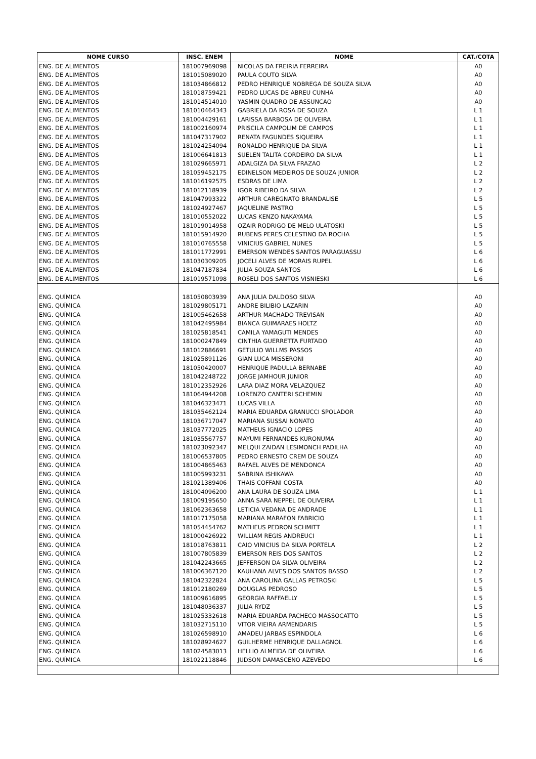| NOME CURSO | INSC. ENEM | NOME | CAT./COTA |
| --- | --- | --- | --- |
| ENG. DE ALIMENTOS | 181007969098 | NICOLAS DA FREIRIA FERREIRA | A0 |
| ENG. DE ALIMENTOS | 181015089020 | PAULA COUTO SILVA | A0 |
| ENG. DE ALIMENTOS | 181034866812 | PEDRO HENRIQUE NOBREGA DE SOUZA SILVA | A0 |
| ENG. DE ALIMENTOS | 181018759421 | PEDRO LUCAS DE ABREU CUNHA | A0 |
| ENG. DE ALIMENTOS | 181014514010 | YASMIN QUADRO DE ASSUNCAO | A0 |
| ENG. DE ALIMENTOS | 181010464343 | GABRIELA DA ROSA DE SOUZA | L 1 |
| ENG. DE ALIMENTOS | 181004429161 | LARISSA BARBOSA DE OLIVEIRA | L 1 |
| ENG. DE ALIMENTOS | 181002160974 | PRISCILA CAMPOLIM DE CAMPOS | L 1 |
| ENG. DE ALIMENTOS | 181047317902 | RENATA FAGUNDES SIQUEIRA | L 1 |
| ENG. DE ALIMENTOS | 181024254094 | RONALDO HENRIQUE DA SILVA | L 1 |
| ENG. DE ALIMENTOS | 181006641813 | SUELEN TALITA CORDEIRO DA SILVA | L 1 |
| ENG. DE ALIMENTOS | 181029665971 | ADALGIZA DA SILVA FRAZAO | L 2 |
| ENG. DE ALIMENTOS | 181059452175 | EDINELSON MEDEIROS DE SOUZA JUNIOR | L 2 |
| ENG. DE ALIMENTOS | 181016192575 | ESDRAS DE LIMA | L 2 |
| ENG. DE ALIMENTOS | 181012118939 | IGOR RIBEIRO DA SILVA | L 2 |
| ENG. DE ALIMENTOS | 181047993322 | ARTHUR CAREGNATO BRANDALISE | L 5 |
| ENG. DE ALIMENTOS | 181024927467 | JAQUELINE PASTRO | L 5 |
| ENG. DE ALIMENTOS | 181010552022 | LUCAS KENZO NAKAYAMA | L 5 |
| ENG. DE ALIMENTOS | 181019014958 | OZAIR RODRIGO DE MELO ULATOSKI | L 5 |
| ENG. DE ALIMENTOS | 181015914920 | RUBENS PERES CELESTINO DA ROCHA | L 5 |
| ENG. DE ALIMENTOS | 181010765558 | VINICIUS GABRIEL NUNES | L 5 |
| ENG. DE ALIMENTOS | 181011772991 | EMERSON WENDES SANTOS PARAGUASSU | L 6 |
| ENG. DE ALIMENTOS | 181030309205 | JOCELI ALVES DE MORAIS RUPEL | L 6 |
| ENG. DE ALIMENTOS | 181047187834 | JULIA SOUZA SANTOS | L 6 |
| ENG. DE ALIMENTOS | 181019571098 | ROSELI DOS SANTOS VISNIESKI | L 6 |
| ENG. QUÍMICA | 181050803939 | ANA JULIA DALDOSO SILVA | A0 |
| ENG. QUÍMICA | 181029805171 | ANDRE BILIBIO LAZARIN | A0 |
| ENG. QUÍMICA | 181005462658 | ARTHUR MACHADO TREVISAN | A0 |
| ENG. QUÍMICA | 181042495984 | BIANCA GUIMARAES HOLTZ | A0 |
| ENG. QUÍMICA | 181025818541 | CAMILA YAMAGUTI MENDES | A0 |
| ENG. QUÍMICA | 181000247849 | CINTHIA GUERRETTA FURTADO | A0 |
| ENG. QUÍMICA | 181012886691 | GETULIO WILLMS PASSOS | A0 |
| ENG. QUÍMICA | 181025891126 | GIAN LUCA MISSERONI | A0 |
| ENG. QUÍMICA | 181050420007 | HENRIQUE PADULLA BERNABE | A0 |
| ENG. QUÍMICA | 181042248722 | JORGE JAMHOUR JUNIOR | A0 |
| ENG. QUÍMICA | 181012352926 | LARA DIAZ MORA VELAZQUEZ | A0 |
| ENG. QUÍMICA | 181064944208 | LORENZO CANTERI SCHEMIN | A0 |
| ENG. QUÍMICA | 181046323471 | LUCAS VILLA | A0 |
| ENG. QUÍMICA | 181035462124 | MARIA EDUARDA GRANUCCI SPOLADOR | A0 |
| ENG. QUÍMICA | 181036717047 | MARIANA SUSSAI NONATO | A0 |
| ENG. QUÍMICA | 181037772025 | MATHEUS IGNACIO LOPES | A0 |
| ENG. QUÍMICA | 181035567757 | MAYUMI FERNANDES KURONUMA | A0 |
| ENG. QUÍMICA | 181023092347 | MELQUI ZAIDAN LESIMONCH PADILHA | A0 |
| ENG. QUÍMICA | 181006537805 | PEDRO ERNESTO CREM DE SOUZA | A0 |
| ENG. QUÍMICA | 181004865463 | RAFAEL ALVES DE MENDONCA | A0 |
| ENG. QUÍMICA | 181005993231 | SABRINA ISHIKAWA | A0 |
| ENG. QUÍMICA | 181021389406 | THAIS COFFANI COSTA | A0 |
| ENG. QUÍMICA | 181004096200 | ANA LAURA DE SOUZA LIMA | L 1 |
| ENG. QUÍMICA | 181009195650 | ANNA SARA NEPPEL DE OLIVEIRA | L 1 |
| ENG. QUÍMICA | 181062363658 | LETICIA VEDANA DE ANDRADE | L 1 |
| ENG. QUÍMICA | 181017175058 | MARIANA MARAFON FABRICIO | L 1 |
| ENG. QUÍMICA | 181054454762 | MATHEUS PEDRON SCHMITT | L 1 |
| ENG. QUÍMICA | 181000426922 | WILLIAM REGIS ANDREUCI | L 1 |
| ENG. QUÍMICA | 181018763811 | CAIO VINICIUS DA SILVA PORTELA | L 2 |
| ENG. QUÍMICA | 181007805839 | EMERSON REIS DOS SANTOS | L 2 |
| ENG. QUÍMICA | 181042243665 | JEFFERSON DA SILVA OLIVEIRA | L 2 |
| ENG. QUÍMICA | 181006367120 | KAUHANA ALVES DOS SANTOS BASSO | L 2 |
| ENG. QUÍMICA | 181042322824 | ANA CAROLINA GALLAS PETROSKI | L 5 |
| ENG. QUÍMICA | 181012180269 | DOUGLAS PEDROSO | L 5 |
| ENG. QUÍMICA | 181009616895 | GEORGIA RAFFAELLY | L 5 |
| ENG. QUÍMICA | 181048036337 | JULIA RYDZ | L 5 |
| ENG. QUÍMICA | 181025332618 | MARIA EDUARDA PACHECO MASSOCATTO | L 5 |
| ENG. QUÍMICA | 181032715110 | VITOR VIEIRA ARMENDARIS | L 5 |
| ENG. QUÍMICA | 181026598910 | AMADEU JARBAS ESPINDOLA | L 6 |
| ENG. QUÍMICA | 181028924627 | GUILHERME HENRIQUE DALLAGNOL | L 6 |
| ENG. QUÍMICA | 181024583013 | HELLIO ALMEIDA DE OLIVEIRA | L 6 |
| ENG. QUÍMICA | 181022118846 | JUDSON DAMASCENO AZEVEDO | L 6 |